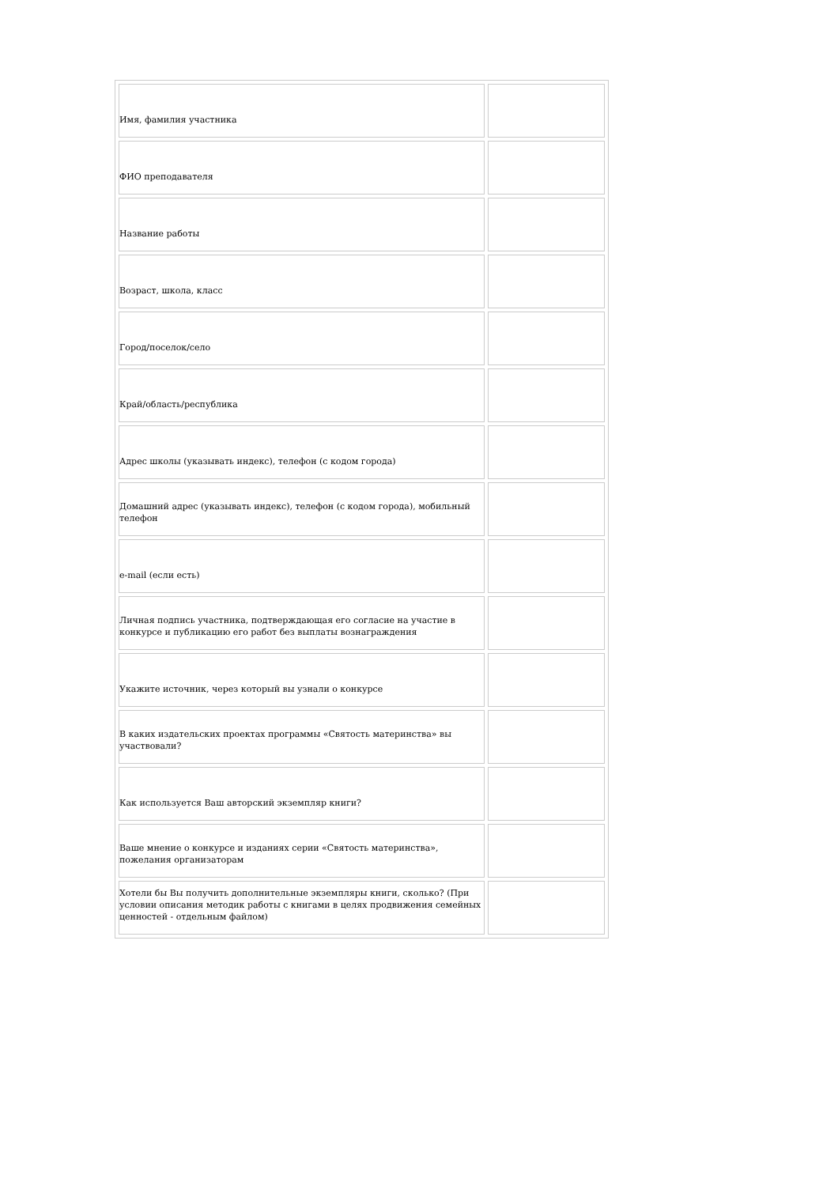| Имя, фамилия участника | |
| ФИО преподавателя | |
| Название работы | |
| Возраст, школа, класс | |
| Город/поселок/село | |
| Край/область/республика | |
| Адрес школы (указывать индекс), телефон (с кодом города) | |
| Домашний адрес (указывать индекс), телефон (с кодом города), мобильный телефон | |
| e-mail (если есть) | |
| Личная подпись участника, подтверждающая его согласие на участие в конкурсе и публикацию его работ без выплаты вознаграждения | |
| Укажите источник, через который вы узнали о конкурсе | |
| В каких издательских проектах программы «Святость материнства» вы участвовали? | |
| Как используется Ваш авторский экземпляр книги? | |
| Ваше мнение о конкурсе и изданиях серии «Святость материнства», пожелания организаторам | |
| Хотели бы Вы получить дополнительные экземпляры книги, сколько? (При условии описания методик работы с книгами в целях продвижения семейных ценностей - отдельным файлом) | |